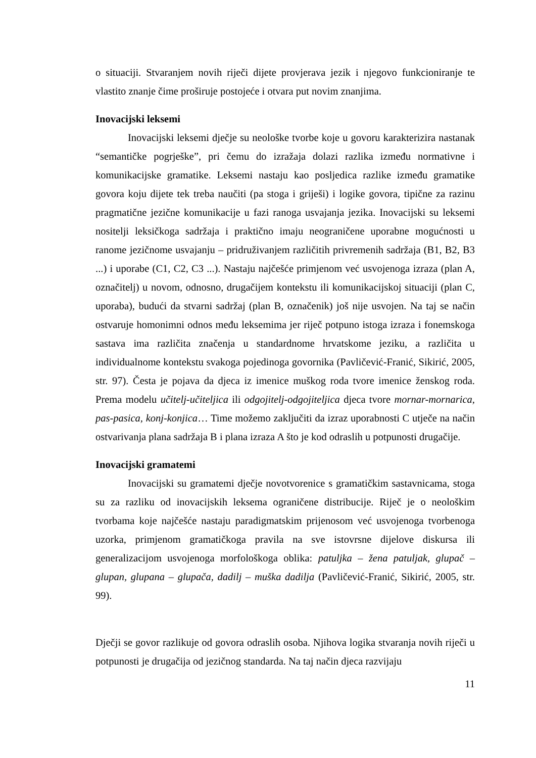o situaciji. Stvaranjem novih riječi dijete provjerava jezik i njegovo funkcioniranje te vlastito znanje čime proširuje postojeće i otvara put novim znanjima.
Inovacijski leksemi
Inovacijski leksemi dječje su neološke tvorbe koje u govoru karakterizira nastanak “semantičke pogrješke”, pri čemu do izražaja dolazi razlika između normativne i komunikacijske gramatike. Leksemi nastaju kao posljedica razlike između gramatike govora koju dijete tek treba naučiti (pa stoga i griješi) i logike govora, tipične za razinu pragmatične jezične komunikacije u fazi ranoga usvajanja jezika. Inovacijski su leksemi nositelji leksičkoga sadržaja i praktično imaju neograničene uporabne mogućnosti u ranome jezičnome usvajanju – pridruživanjem različitih privremenih sadržaja (B1, B2, B3 ...) i uporabe (C1, C2, C3 ...). Nastaju najčešće primjenom već usvojenoga izraza (plan A, označitelj) u novom, odnosno, drugačijem kontekstu ili komunikacijskoj situaciji (plan C, uporaba), budući da stvarni sadržaj (plan B, označenik) još nije usvojen. Na taj se način ostvaruje homonimni odnos među leksemima jer riječ potpuno istoga izraza i fonemskoga sastava ima različita značenja u standardnome hrvatskome jeziku, a različita u individualnome kontekstu svakoga pojedinoga govornika (Pavličević-Franić, Sikirić, 2005, str. 97). Česta je pojava da djeca iz imenice muškog roda tvore imenice ženskog roda. Prema modelu učitelj-učiteljica ili odgojitelj-odgojiteljica djeca tvore mornar-mornarica, pas-pasica, konj-konjica… Time možemo zaključiti da izraz uporabnosti C utječe na način ostvarivanja plana sadržaja B i plana izraza A što je kod odraslih u potpunosti drugačije.
Inovacijski gramatemi
Inovacijski su gramatemi dječje novotvorenice s gramatičkim sastavnicama, stoga su za razliku od inovacijskih leksema ograničene distribucije. Riječ je o neološkim tvorbama koje najčešće nastaju paradigmatskim prijenosom već usvojenoga tvorbenoga uzorka, primjenom gramatičkoga pravila na sve istovrsne dijelove diskursa ili generalizacijom usvojenoga morfološkoga oblika: patuljka – žena patuljak, glupač – glupan, glupana – glupača, dadilj – muška dadilja (Pavličević-Franić, Sikirić, 2005, str. 99).
Dječji se govor razlikuje od govora odraslih osoba. Njihova logika stvaranja novih riječi u potpunosti je drugačija od jezičnog standarda. Na taj način djeca razvijaju
11